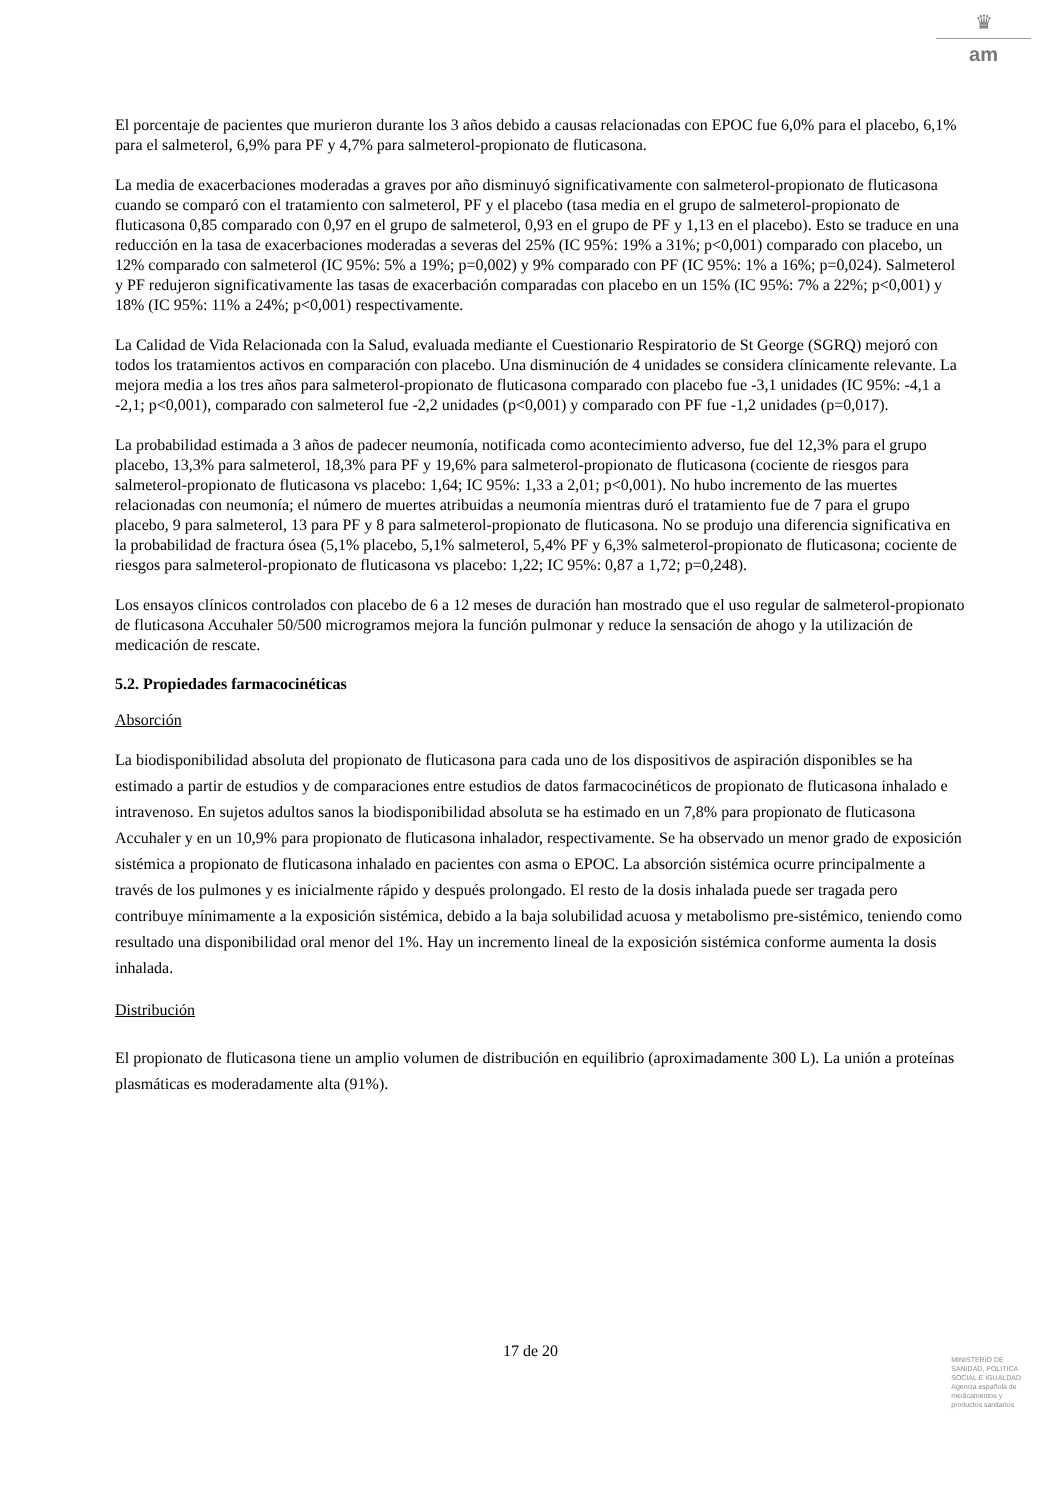♛
am
El porcentaje de pacientes que murieron durante los 3 años debido a causas relacionadas con EPOC fue 6,0% para el placebo, 6,1% para el salmeterol, 6,9% para PF y 4,7% para salmeterol-propionato de fluticasona.
La media de exacerbaciones moderadas a graves por año disminuyó significativamente con salmeterol-propionato de fluticasona cuando se comparó con el tratamiento con salmeterol, PF y el placebo (tasa media en el grupo de salmeterol-propionato de fluticasona 0,85 comparado con 0,97 en el grupo de salmeterol, 0,93 en el grupo de PF y 1,13 en el placebo). Esto se traduce en una reducción en la tasa de exacerbaciones moderadas a severas del 25% (IC 95%: 19% a 31%; p<0,001) comparado con placebo, un 12% comparado con salmeterol (IC 95%: 5% a 19%; p=0,002) y 9% comparado con PF (IC 95%: 1% a 16%; p=0,024). Salmeterol y PF redujeron significativamente las tasas de exacerbación comparadas con placebo en un 15% (IC 95%: 7% a 22%; p<0,001) y 18% (IC 95%: 11% a 24%; p<0,001) respectivamente.
La Calidad de Vida Relacionada con la Salud, evaluada mediante el Cuestionario Respiratorio de St George (SGRQ) mejoró con todos los tratamientos activos en comparación con placebo. Una disminución de 4 unidades se considera clínicamente relevante. La mejora media a los tres años para salmeterol-propionato de fluticasona comparado con placebo fue -3,1 unidades (IC 95%: -4,1 a -2,1; p<0,001), comparado con salmeterol fue -2,2 unidades (p<0,001) y comparado con PF fue -1,2 unidades (p=0,017).
La probabilidad estimada a 3 años de padecer neumonía, notificada como acontecimiento adverso, fue del 12,3% para el grupo placebo, 13,3% para salmeterol, 18,3% para PF y 19,6% para salmeterol-propionato de fluticasona (cociente de riesgos para salmeterol-propionato de fluticasona vs placebo: 1,64; IC 95%: 1,33 a 2,01; p<0,001). No hubo incremento de las muertes relacionadas con neumonía; el número de muertes atribuidas a neumonía mientras duró el tratamiento fue de 7 para el grupo placebo, 9 para salmeterol, 13 para PF y 8 para salmeterol-propionato de fluticasona. No se produjo una diferencia significativa en la probabilidad de fractura ósea (5,1% placebo, 5,1% salmeterol, 5,4% PF y 6,3% salmeterol-propionato de fluticasona; cociente de riesgos para salmeterol-propionato de fluticasona vs placebo: 1,22; IC 95%: 0,87 a 1,72; p=0,248).
Los ensayos clínicos controlados con placebo de 6 a 12 meses de duración han mostrado que el uso regular de salmeterol-propionato de fluticasona Accuhaler 50/500 microgramos mejora la función pulmonar y reduce la sensación de ahogo y la utilización de medicación de rescate.
5.2. Propiedades farmacocinéticas
Absorción
La biodisponibilidad absoluta del propionato de fluticasona para cada uno de los dispositivos de aspiración disponibles se ha estimado a partir de estudios y de comparaciones entre estudios de datos farmacocinéticos de propionato de fluticasona inhalado e intravenoso. En sujetos adultos sanos la biodisponibilidad absoluta se ha estimado en un 7,8% para propionato de fluticasona Accuhaler y en un 10,9% para propionato de fluticasona inhalador, respectivamente. Se ha observado un menor grado de exposición sistémica a propionato de fluticasona inhalado en pacientes con asma o EPOC. La absorción sistémica ocurre principalmente a través de los pulmones y es inicialmente rápido y después prolongado. El resto de la dosis inhalada puede ser tragada pero contribuye mínimamente a la exposición sistémica, debido a la baja solubilidad acuosa y metabolismo pre-sistémico, teniendo como resultado una disponibilidad oral menor del 1%. Hay un incremento lineal de la exposición sistémica conforme aumenta la dosis inhalada.
Distribución
El propionato de fluticasona tiene un amplio volumen de distribución en equilibrio (aproximadamente 300 L). La unión a proteínas plasmáticas es moderadamente alta (91%).
17 de 20
MINISTERIO DE
SANIDAD, POLITICA
SOCIAL E IGUALDAD
Agencia española de
medicamentos y
productos sanitarios